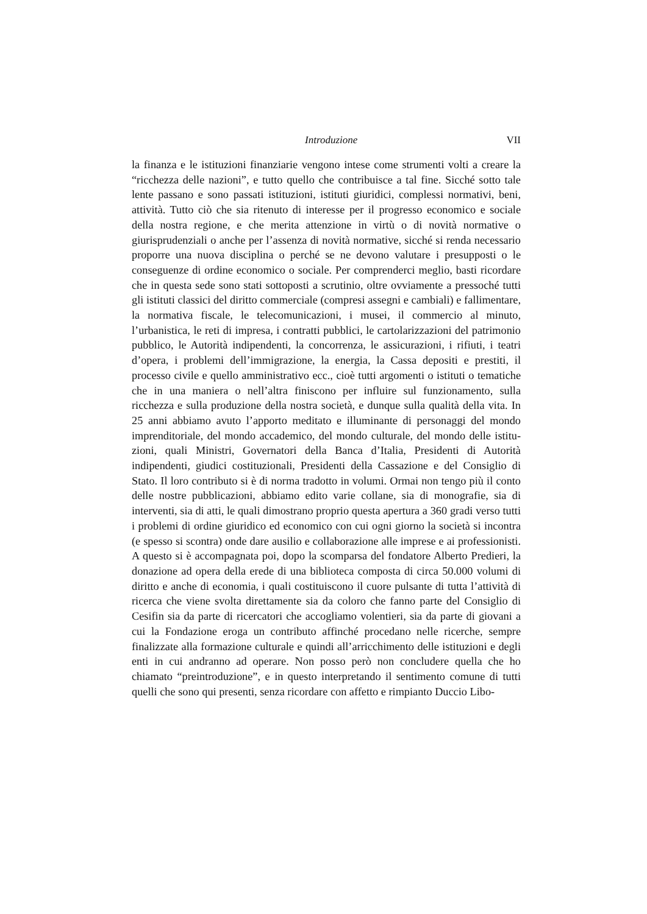Introduzione VII
la finanza e le istituzioni finanziarie vengono intese come strumenti volti a creare la “ricchezza delle nazioni”, e tutto quello che contribuisce a tal fine. Sicché sotto tale lente passano e sono passati istituzioni, istituti giuridici, complessi normativi, beni, attività. Tutto ciò che sia ritenuto di interesse per il progresso economico e sociale della nostra regione, e che merita attenzio­ne in virtù o di novità normative o giurisprudenziali o anche per l’assenza di novità normative, sicché si renda necessario proporre una nuova disciplina o perché se ne devono valutare i presupposti o le conseguenze di ordine eco­nomico o sociale. Per comprenderci meglio, basti ricordare che in questa sede sono stati sottoposti a scrutinio, oltre ovviamente a pressoché tutti gli istituti classici del diritto commerciale (compresi assegni e cambiali) e falli­mentare, la normativa fiscale, le telecomunicazioni, i musei, il commercio al minuto, l’urbanistica, le reti di impresa, i contratti pubblici, le cartolarizza­zioni del patrimonio pubblico, le Autorità indipendenti, la concorrenza, le assicurazioni, i rifiuti, i teatri d’opera, i problemi dell’immigrazione, la ener­gia, la Cassa depositi e prestiti, il processo civile e quello amministrativo ecc., cioè tutti argomenti o istituti o tematiche che in una maniera o nell’altra finiscono per influire sul funzionamento, sulla ricchezza e sulla produzione della nostra società, e dunque sulla qualità della vita. In 25 anni abbiamo avuto l’apporto meditato e illuminante di personaggi del mondo imprendi­toriale, del mondo accademico, del mondo culturale, del mondo delle istitu­zioni, quali Ministri, Governatori della Banca d’Italia, Presidenti di Autorità indipendenti, giudici costituzionali, Presidenti della Cassazione e del Consi­glio di Stato. Il loro contributo si è di norma tradotto in volumi. Ormai non tengo più il conto delle nostre pubblicazioni, abbiamo edito varie collane, sia di monografie, sia di interventi, sia di atti, le quali dimostrano proprio questa apertura a 360 gradi verso tutti i problemi di ordine giuridico ed economico con cui ogni giorno la società si incontra (e spesso si scontra) on­de dare ausilio e collaborazione alle imprese e ai professionisti. A questo si è accompagnata poi, dopo la scomparsa del fondatore Alberto Predieri, la do­nazione ad opera della erede di una biblioteca composta di circa 50.000 vo­lumi di diritto e anche di economia, i quali costituiscono il cuore pulsante di tutta l’attività di ricerca che viene svolta direttamente sia da coloro che fan­no parte del Consiglio di Cesifin sia da parte di ricercatori che accogliamo volentieri, sia da parte di giovani a cui la Fondazione eroga un contributo affinché procedano nelle ricerche, sempre finalizzate alla formazione cultu­rale e quindi all’arricchimento delle istituzioni e degli enti in cui andranno ad operare. Non posso però non concludere quella che ho chiamato “prein­troduzione”, e in questo interpretando il sentimento comune di tutti quelli che sono qui presenti, senza ricordare con affetto e rimpianto Duccio Libo-